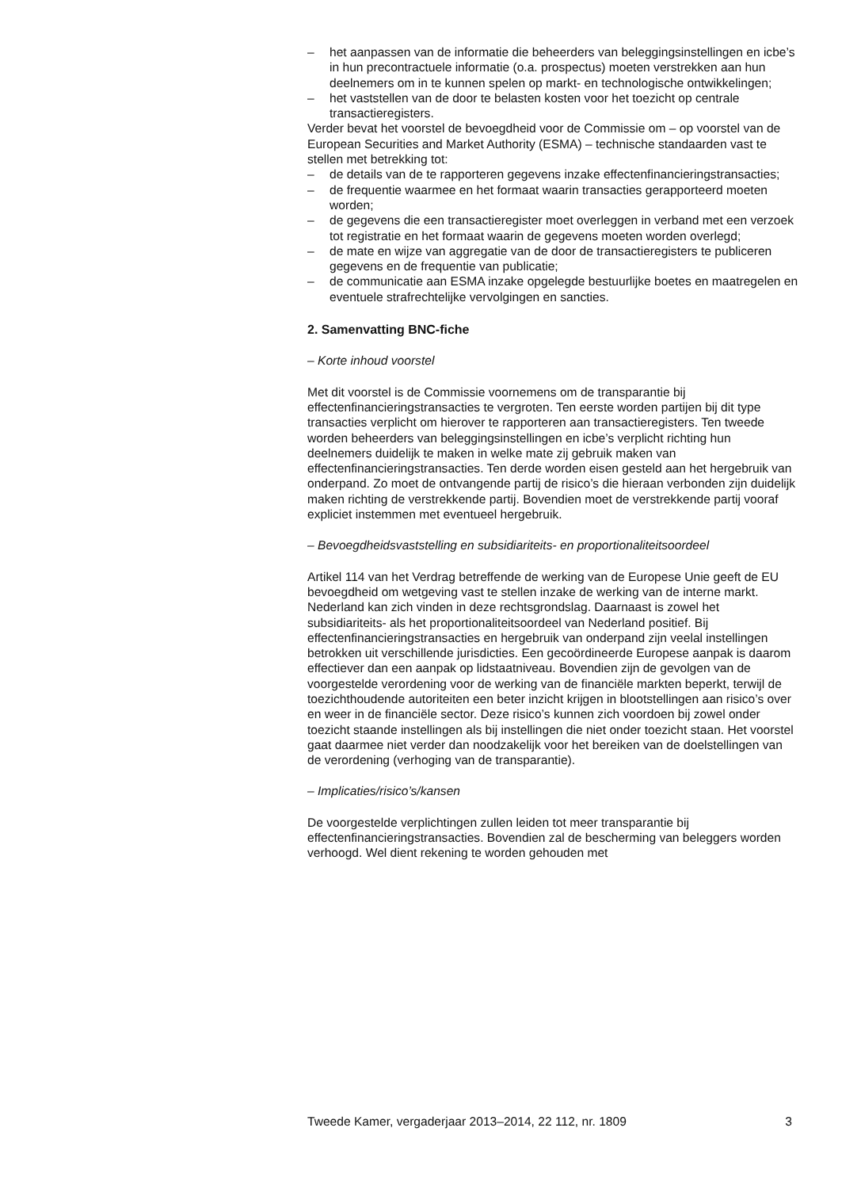– het aanpassen van de informatie die beheerders van beleggingsinstel­lingen en icbe’s in hun precontractuele informatie (o.a. prospectus) moeten verstrekken aan hun deelnemers om in te kunnen spelen op markt- en technologische ontwikkelingen;
– het vaststellen van de door te belasten kosten voor het toezicht op centrale transactieregisters.
Verder bevat het voorstel de bevoegdheid voor de Commissie om – op voorstel van de European Securities and Market Authority (ESMA) – technische standaarden vast te stellen met betrekking tot:
– de details van de te rapporteren gegevens inzake effectenfinancierings­transacties;
– de frequentie waarmee en het formaat waarin transacties gerappor­teerd moeten worden;
– de gegevens die een transactieregister moet overleggen in verband met een verzoek tot registratie en het formaat waarin de gegevens moeten worden overlegd;
– de mate en wijze van aggregatie van de door de transactieregisters te publiceren gegevens en de frequentie van publicatie;
– de communicatie aan ESMA inzake opgelegde bestuurlijke boetes en maatregelen en eventuele strafrechtelijke vervolgingen en sancties.
2. Samenvatting BNC-fiche
– Korte inhoud voorstel
Met dit voorstel is de Commissie voornemens om de transparantie bij effectenfinancieringstransacties te vergroten. Ten eerste worden partijen bij dit type transacties verplicht om hierover te rapporteren aan transactie­registers. Ten tweede worden beheerders van beleggingsinstellingen en icbe’s verplicht richting hun deelnemers duidelijk te maken in welke mate zij gebruik maken van effectenfinancieringstransacties. Ten derde worden eisen gesteld aan het hergebruik van onderpand. Zo moet de ontvan­gende partij de risico’s die hieraan verbonden zijn duidelijk maken richting de verstrekkende partij. Bovendien moet de verstrekkende partij vooraf expliciet instemmen met eventueel hergebruik.
– Bevoegdheidsvaststelling en subsidiariteits- en proportionaliteitsoordeel
Artikel 114 van het Verdrag betreffende de werking van de Europese Unie geeft de EU bevoegdheid om wetgeving vast te stellen inzake de werking van de interne markt. Nederland kan zich vinden in deze rechtsgrondslag. Daarnaast is zowel het subsidiariteits- als het proportionaliteitsoordeel van Nederland positief. Bij effectenfinancieringstransacties en hergebruik van onderpand zijn veelal instellingen betrokken uit verschillende jurisdicties. Een gecoördineerde Europese aanpak is daarom effectiever dan een aanpak op lidstaatniveau. Bovendien zijn de gevolgen van de voorgestelde verordening voor de werking van de financiële markten beperkt, terwijl de toezichthoudende autoriteiten een beter inzicht krijgen in blootstellingen aan risico’s over en weer in de financiële sector. Deze risico’s kunnen zich voordoen bij zowel onder toezicht staande instel­lingen als bij instellingen die niet onder toezicht staan. Het voorstel gaat daarmee niet verder dan noodzakelijk voor het bereiken van de doelstel­lingen van de verordening (verhoging van de transparantie).
– Implicaties/risico’s/kansen
De voorgestelde verplichtingen zullen leiden tot meer transparantie bij effectenfinancieringstransacties. Bovendien zal de bescherming van beleggers worden verhoogd. Wel dient rekening te worden gehouden met
Tweede Kamer, vergaderjaar 2013–2014, 22 112, nr. 1809 3